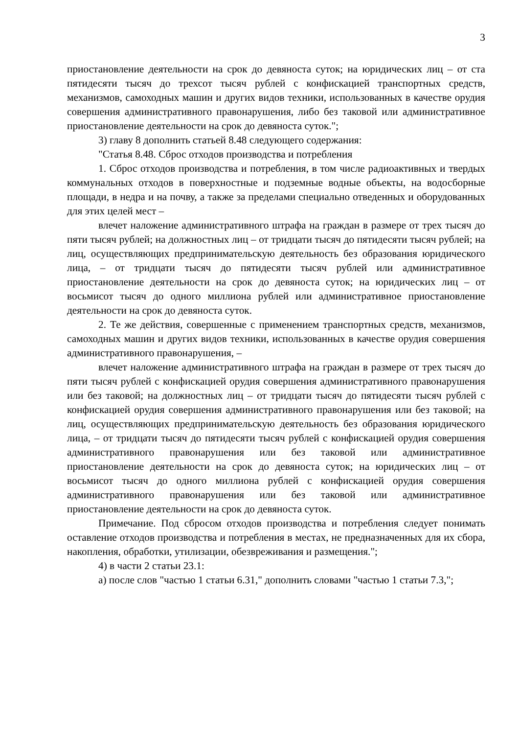3
приостановление деятельности на срок до девяноста суток; на юридических лиц – от ста пятидесяти тысяч до трехсот тысяч рублей с конфискацией транспортных средств, механизмов, самоходных машин и других видов техники, использованных в качестве орудия совершения административного правонарушения, либо без таковой или административное приостановление деятельности на срок до девяноста суток.";
3) главу 8 дополнить статьей 8.48 следующего содержания:
"Статья 8.48. Сброс отходов производства и потребления
1. Сброс отходов производства и потребления, в том числе радиоактивных и твердых коммунальных отходов в поверхностные и подземные водные объекты, на водосборные площади, в недра и на почву, а также за пределами специально отведенных и оборудованных для этих целей мест –
влечет наложение административного штрафа на граждан в размере от трех тысяч до пяти тысяч рублей; на должностных лиц – от тридцати тысяч до пятидесяти тысяч рублей; на лиц, осуществляющих предпринимательскую деятельность без образования юридического лица, – от тридцати тысяч до пятидесяти тысяч рублей или административное приостановление деятельности на срок до девяноста суток; на юридических лиц – от восьмисот тысяч до одного миллиона рублей или административное приостановление деятельности на срок до девяноста суток.
2. Те же действия, совершенные с применением транспортных средств, механизмов, самоходных машин и других видов техники, использованных в качестве орудия совершения административного правонарушения, –
влечет наложение административного штрафа на граждан в размере от трех тысяч до пяти тысяч рублей с конфискацией орудия совершения административного правонарушения или без таковой; на должностных лиц – от тридцати тысяч до пятидесяти тысяч рублей с конфискацией орудия совершения административного правонарушения или без таковой; на лиц, осуществляющих предпринимательскую деятельность без образования юридического лица, – от тридцати тысяч до пятидесяти тысяч рублей с конфискацией орудия совершения административного правонарушения или без таковой или административное приостановление деятельности на срок до девяноста суток; на юридических лиц – от восьмисот тысяч до одного миллиона рублей с конфискацией орудия совершения административного правонарушения или без таковой или административное приостановление деятельности на срок до девяноста суток.
Примечание. Под сбросом отходов производства и потребления следует понимать оставление отходов производства и потребления в местах, не предназначенных для их сбора, накопления, обработки, утилизации, обезвреживания и размещения.";
4) в части 2 статьи 23.1:
а) после слов "частью 1 статьи 6.31," дополнить словами "частью 1 статьи 7.3,";